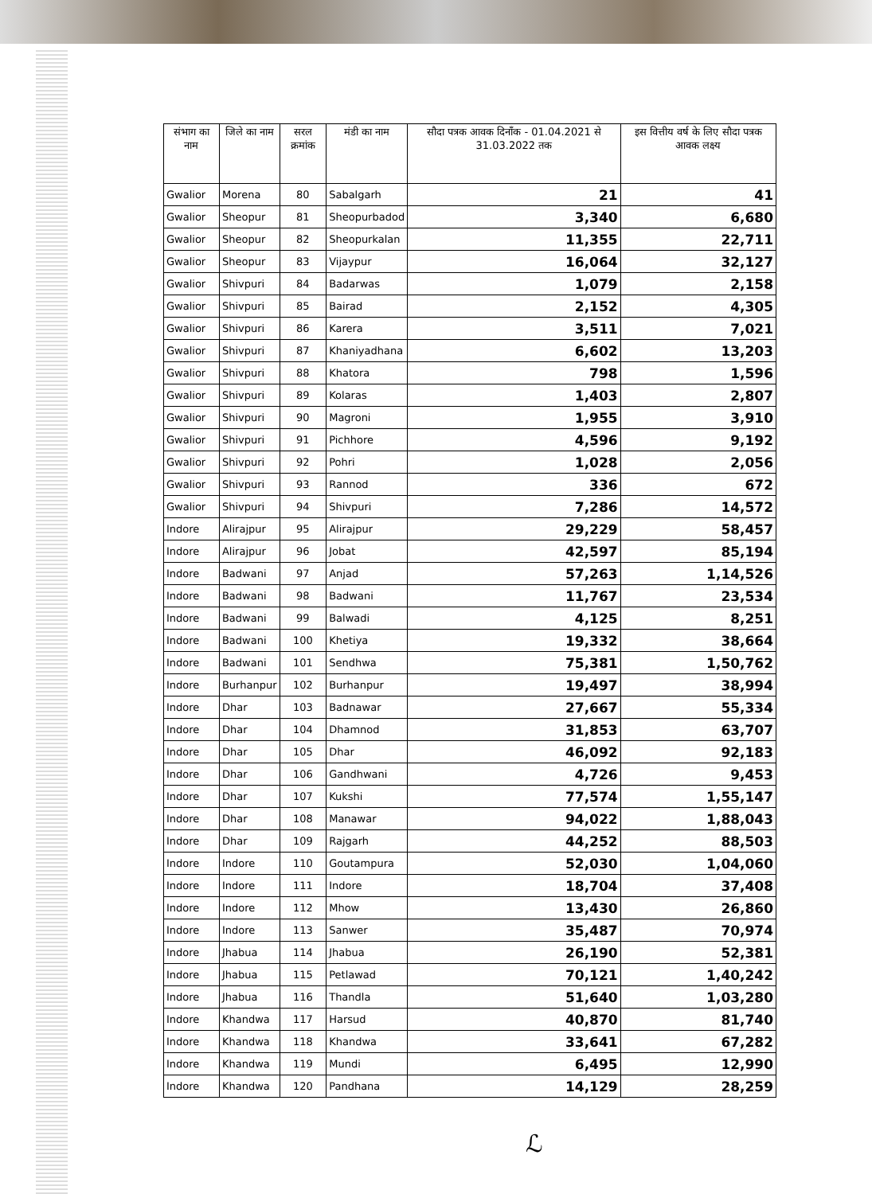| संभाग का नाम | जिले का नाम | सरल क्रमांक | मंडी का नाम | सौदा पत्रक आवक दिनाँक - 01.04.2021 से 31.03.2022 तक | इस वित्तीय वर्ष के लिए सौदा पत्रक आवक लक्ष्य |
| --- | --- | --- | --- | --- | --- |
| Gwalior | Morena | 80 | Sabalgarh | 21 | 41 |
| Gwalior | Sheopur | 81 | Sheopurbadod | 3,340 | 6,680 |
| Gwalior | Sheopur | 82 | Sheopurkalan | 11,355 | 22,711 |
| Gwalior | Sheopur | 83 | Vijaypur | 16,064 | 32,127 |
| Gwalior | Shivpuri | 84 | Badarwas | 1,079 | 2,158 |
| Gwalior | Shivpuri | 85 | Bairad | 2,152 | 4,305 |
| Gwalior | Shivpuri | 86 | Karera | 3,511 | 7,021 |
| Gwalior | Shivpuri | 87 | Khaniyadhana | 6,602 | 13,203 |
| Gwalior | Shivpuri | 88 | Khatora | 798 | 1,596 |
| Gwalior | Shivpuri | 89 | Kolaras | 1,403 | 2,807 |
| Gwalior | Shivpuri | 90 | Magroni | 1,955 | 3,910 |
| Gwalior | Shivpuri | 91 | Pichhore | 4,596 | 9,192 |
| Gwalior | Shivpuri | 92 | Pohri | 1,028 | 2,056 |
| Gwalior | Shivpuri | 93 | Rannod | 336 | 672 |
| Gwalior | Shivpuri | 94 | Shivpuri | 7,286 | 14,572 |
| Indore | Alirajpur | 95 | Alirajpur | 29,229 | 58,457 |
| Indore | Alirajpur | 96 | Jobat | 42,597 | 85,194 |
| Indore | Badwani | 97 | Anjad | 57,263 | 1,14,526 |
| Indore | Badwani | 98 | Badwani | 11,767 | 23,534 |
| Indore | Badwani | 99 | Balwadi | 4,125 | 8,251 |
| Indore | Badwani | 100 | Khetiya | 19,332 | 38,664 |
| Indore | Badwani | 101 | Sendhwa | 75,381 | 1,50,762 |
| Indore | Burhanpur | 102 | Burhanpur | 19,497 | 38,994 |
| Indore | Dhar | 103 | Badnawar | 27,667 | 55,334 |
| Indore | Dhar | 104 | Dhamnod | 31,853 | 63,707 |
| Indore | Dhar | 105 | Dhar | 46,092 | 92,183 |
| Indore | Dhar | 106 | Gandhwani | 4,726 | 9,453 |
| Indore | Dhar | 107 | Kukshi | 77,574 | 1,55,147 |
| Indore | Dhar | 108 | Manawar | 94,022 | 1,88,043 |
| Indore | Dhar | 109 | Rajgarh | 44,252 | 88,503 |
| Indore | Indore | 110 | Goutampura | 52,030 | 1,04,060 |
| Indore | Indore | 111 | Indore | 18,704 | 37,408 |
| Indore | Indore | 112 | Mhow | 13,430 | 26,860 |
| Indore | Indore | 113 | Sanwer | 35,487 | 70,974 |
| Indore | Jhabua | 114 | Jhabua | 26,190 | 52,381 |
| Indore | Jhabua | 115 | Petlawad | 70,121 | 1,40,242 |
| Indore | Jhabua | 116 | Thandla | 51,640 | 1,03,280 |
| Indore | Khandwa | 117 | Harsud | 40,870 | 81,740 |
| Indore | Khandwa | 118 | Khandwa | 33,641 | 67,282 |
| Indore | Khandwa | 119 | Mundi | 6,495 | 12,990 |
| Indore | Khandwa | 120 | Pandhana | 14,129 | 28,259 |
ℒ